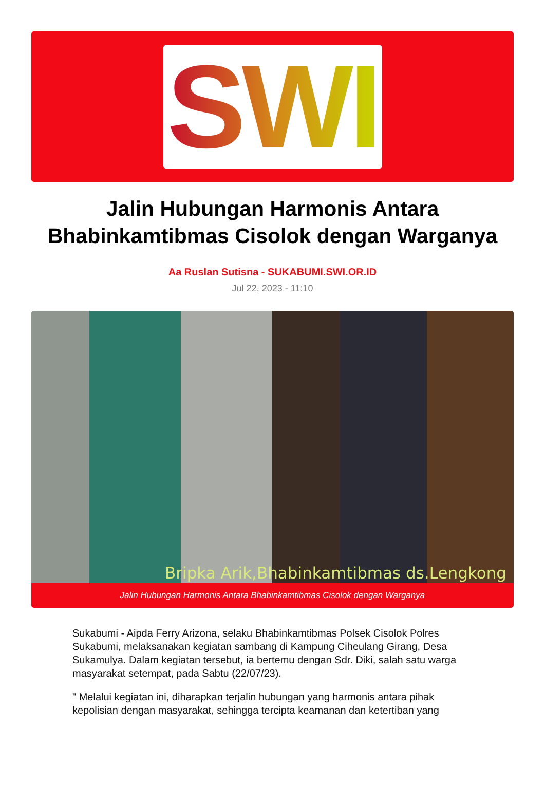SWI
Jalin Hubungan Harmonis Antara Bhabinkamtibmas Cisolok dengan Warganya
Aa Ruslan Sutisna - SUKABUMI.SWI.OR.ID
Jul 22, 2023 - 11:10
Bripka Arik,Bhabinkamtibmas ds.Lengkong
Jalin Hubungan Harmonis Antara Bhabinkamtibmas Cisolok dengan Warganya
Sukabumi - Aipda Ferry Arizona, selaku Bhabinkamtibmas Polsek Cisolok Polres Sukabumi, melaksanakan kegiatan sambang di Kampung Ciheulang Girang, Desa Sukamulya. Dalam kegiatan tersebut, ia bertemu dengan Sdr. Diki, salah satu warga masyarakat setempat, pada Sabtu (22/07/23).
" Melalui kegiatan ini, diharapkan terjalin hubungan yang harmonis antara pihak kepolisian dengan masyarakat, sehingga tercipta keamanan dan ketertiban yang